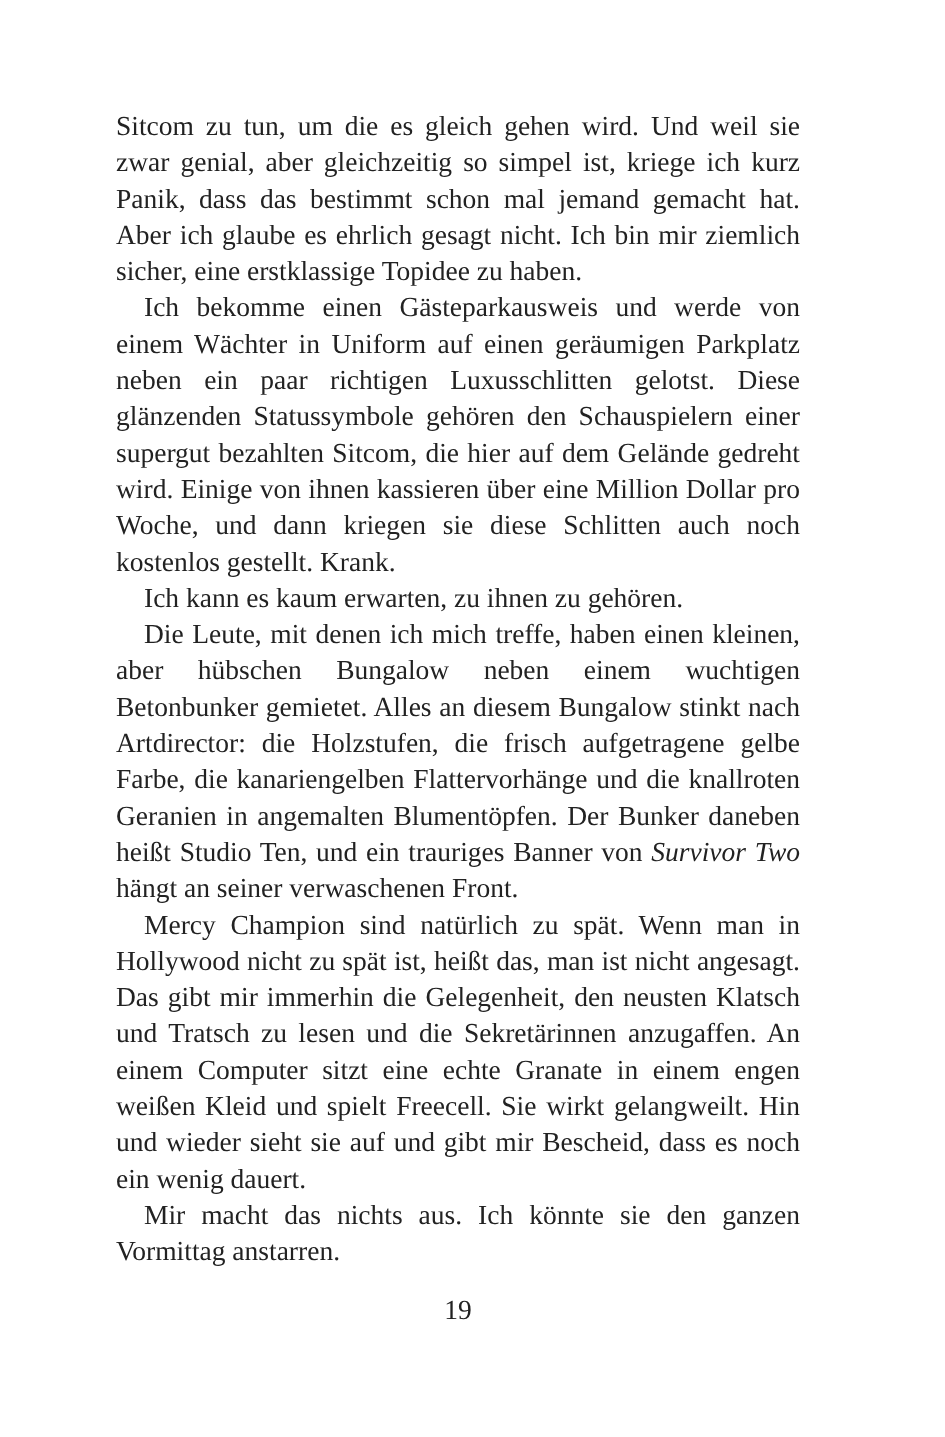Sitcom zu tun, um die es gleich gehen wird. Und weil sie zwar genial, aber gleichzeitig so simpel ist, kriege ich kurz Panik, dass das bestimmt schon mal jemand gemacht hat. Aber ich glaube es ehrlich gesagt nicht. Ich bin mir ziemlich sicher, eine erstklassige Topidee zu haben.
Ich bekomme einen Gästeparkausweis und werde von einem Wächter in Uniform auf einen geräumigen Parkplatz neben ein paar richtigen Luxusschlitten gelotst. Diese glänzenden Statussymbole gehören den Schauspielern einer supergut bezahlten Sitcom, die hier auf dem Gelände gedreht wird. Einige von ihnen kassieren über eine Million Dollar pro Woche, und dann kriegen sie diese Schlitten auch noch kostenlos gestellt. Krank.
Ich kann es kaum erwarten, zu ihnen zu gehören.
Die Leute, mit denen ich mich treffe, haben einen kleinen, aber hübschen Bungalow neben einem wuchtigen Betonbunker gemietet. Alles an diesem Bungalow stinkt nach Artdirector: die Holzstufen, die frisch aufgetragene gelbe Farbe, die kanariengelben Flattervorhänge und die knallroten Geranien in angemalten Blumentöpfen. Der Bunker daneben heißt Studio Ten, und ein trauriges Banner von Survivor Two hängt an seiner verwaschenen Front.
Mercy Champion sind natürlich zu spät. Wenn man in Hollywood nicht zu spät ist, heißt das, man ist nicht angesagt. Das gibt mir immerhin die Gelegenheit, den neusten Klatsch und Tratsch zu lesen und die Sekretärinnen anzugaffen. An einem Computer sitzt eine echte Granate in einem engen weißen Kleid und spielt Freecell. Sie wirkt gelangweilt. Hin und wieder sieht sie auf und gibt mir Bescheid, dass es noch ein wenig dauert.
Mir macht das nichts aus. Ich könnte sie den ganzen Vormittag anstarren.
19